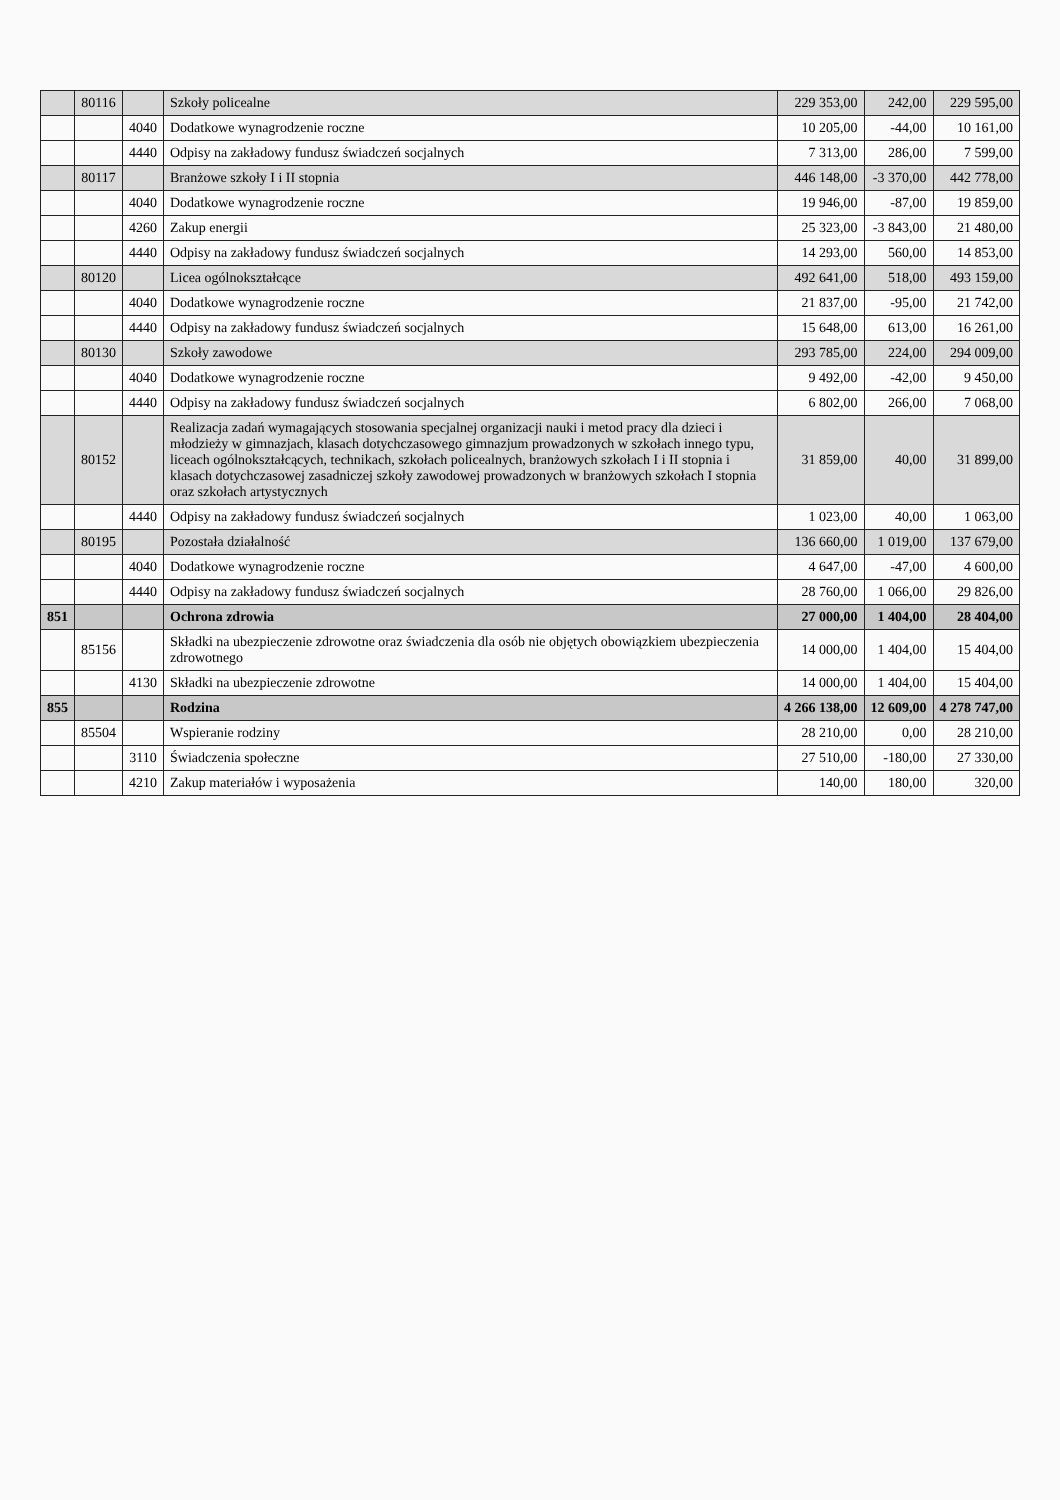| | 80116 | | Szkoły policealne | 229 353,00 | 242,00 | 229 595,00 |
| | | 4040 | Dodatkowe wynagrodzenie roczne | 10 205,00 | -44,00 | 10 161,00 |
| | | 4440 | Odpisy na zakładowy fundusz świadczeń socjalnych | 7 313,00 | 286,00 | 7 599,00 |
| | 80117 | | Branżowe szkoły I i II stopnia | 446 148,00 | -3 370,00 | 442 778,00 |
| | | 4040 | Dodatkowe wynagrodzenie roczne | 19 946,00 | -87,00 | 19 859,00 |
| | | 4260 | Zakup energii | 25 323,00 | -3 843,00 | 21 480,00 |
| | | 4440 | Odpisy na zakładowy fundusz świadczeń socjalnych | 14 293,00 | 560,00 | 14 853,00 |
| | 80120 | | Licea ogólnokształcące | 492 641,00 | 518,00 | 493 159,00 |
| | | 4040 | Dodatkowe wynagrodzenie roczne | 21 837,00 | -95,00 | 21 742,00 |
| | | 4440 | Odpisy na zakładowy fundusz świadczeń socjalnych | 15 648,00 | 613,00 | 16 261,00 |
| | 80130 | | Szkoły zawodowe | 293 785,00 | 224,00 | 294 009,00 |
| | | 4040 | Dodatkowe wynagrodzenie roczne | 9 492,00 | -42,00 | 9 450,00 |
| | | 4440 | Odpisy na zakładowy fundusz świadczeń socjalnych | 6 802,00 | 266,00 | 7 068,00 |
| | 80152 | | Realizacja zadań wymagających stosowania specjalnej organizacji nauki i metod pracy dla dzieci i młodzieży w gimnazjach, klasach dotychczasowego gimnazjum prowadzonych w szkołach innego typu, liceach ogólnokształcących, technikach, szkołach policealnych, branżowych szkołach I i II stopnia i klasach dotychczasowej zasadniczej szkoły zawodowej prowadzonych w branżowych szkołach I stopnia oraz szkołach artystycznych | 31 859,00 | 40,00 | 31 899,00 |
| | | 4440 | Odpisy na zakładowy fundusz świadczeń socjalnych | 1 023,00 | 40,00 | 1 063,00 |
| | 80195 | | Pozostała działalność | 136 660,00 | 1 019,00 | 137 679,00 |
| | | 4040 | Dodatkowe wynagrodzenie roczne | 4 647,00 | -47,00 | 4 600,00 |
| | | 4440 | Odpisy na zakładowy fundusz świadczeń socjalnych | 28 760,00 | 1 066,00 | 29 826,00 |
| 851 | | | Ochrona zdrowia | 27 000,00 | 1 404,00 | 28 404,00 |
| | 85156 | | Składki na ubezpieczenie zdrowotne oraz świadczenia dla osób nie objętych obowiązkiem ubezpieczenia zdrowotnego | 14 000,00 | 1 404,00 | 15 404,00 |
| | | 4130 | Składki na ubezpieczenie zdrowotne | 14 000,00 | 1 404,00 | 15 404,00 |
| 855 | | | Rodzina | 4 266 138,00 | 12 609,00 | 4 278 747,00 |
| | 85504 | | Wspieranie rodziny | 28 210,00 | 0,00 | 28 210,00 |
| | | 3110 | Świadczenia społeczne | 27 510,00 | -180,00 | 27 330,00 |
| | | 4210 | Zakup materiałów i wyposażenia | 140,00 | 180,00 | 320,00 |